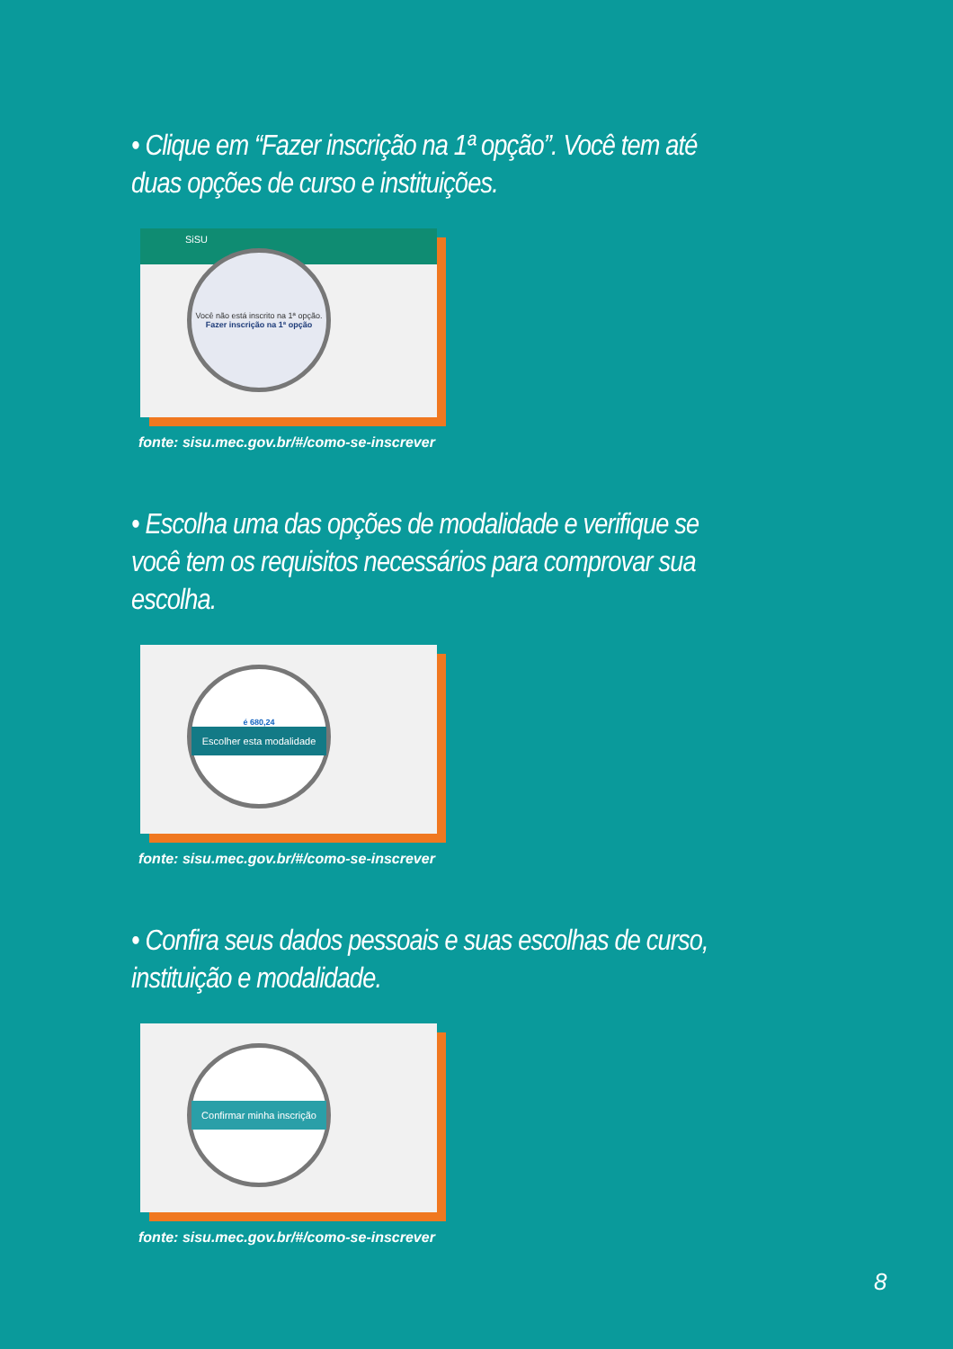• Clique em “Fazer inscrição na 1ª opção”. Você tem até duas opções de curso e instituições.
SiSU
Você não está inscrito na 1ª opção.
Fazer inscrição na 1ª opção
fonte: sisu.mec.gov.br/#/como-se-inscrever
• Escolha uma das opções de modalidade e verifique se você tem os requisitos necessários para comprovar sua escolha.
é 680,24
Escolher esta modalidade
fonte: sisu.mec.gov.br/#/como-se-inscrever
• Confira seus dados pessoais e suas escolhas de curso, instituição e modalidade.
Confirmar minha inscrição
fonte: sisu.mec.gov.br/#/como-se-inscrever
8